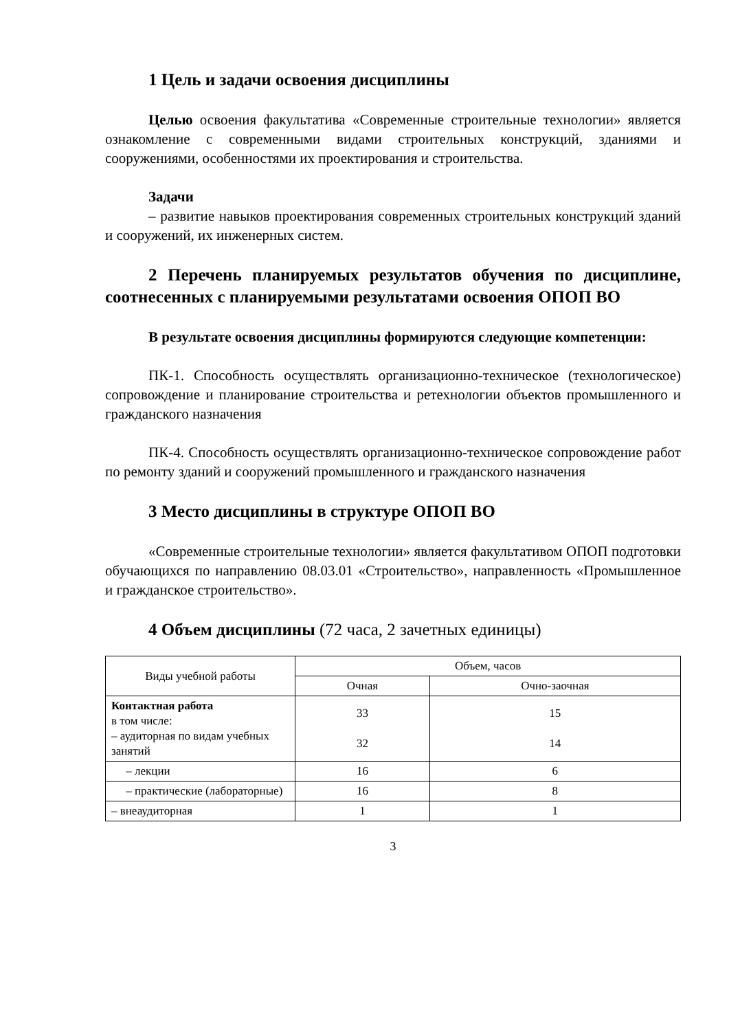1 Цель и задачи освоения дисциплины
Целью освоения факультатива «Современные строительные технологии» является ознакомление с современными видами строительных конструкций, зданиями и сооружениями, особенностями их проектирования и строительства.
Задачи
– развитие навыков проектирования современных строительных конструкций зданий и сооружений, их инженерных систем.
2 Перечень планируемых результатов обучения по дисциплине, соотнесенных с планируемыми результатами освоения ОПОП ВО
В результате освоения дисциплины формируются следующие компетенции:
ПК-1. Способность осуществлять организационно-техническое (технологическое) сопровождение и планирование строительства и ретехнологии объектов промышленного и гражданского назначения
ПК-4. Способность осуществлять организационно-техническое сопровождение работ по ремонту зданий и сооружений промышленного и гражданского назначения
3 Место дисциплины в структуре ОПОП ВО
«Современные строительные технологии» является факультативом ОПОП подготовки обучающихся по направлению 08.03.01 «Строительство», направленность «Промышленное и гражданское строительство».
4 Объем дисциплины (72 часа, 2 зачетных единицы)
| Виды учебной работы | Объем, часов | |
| --- | --- | --- |
| | Очная | Очно-заочная |
| Контактная работа в том числе: – аудиторная по видам учебных занятий | 33 32 | 15 14 |
| – лекции | 16 | 6 |
| – практические (лабораторные) | 16 | 8 |
| – внеаудиторная | 1 | 1 |
3